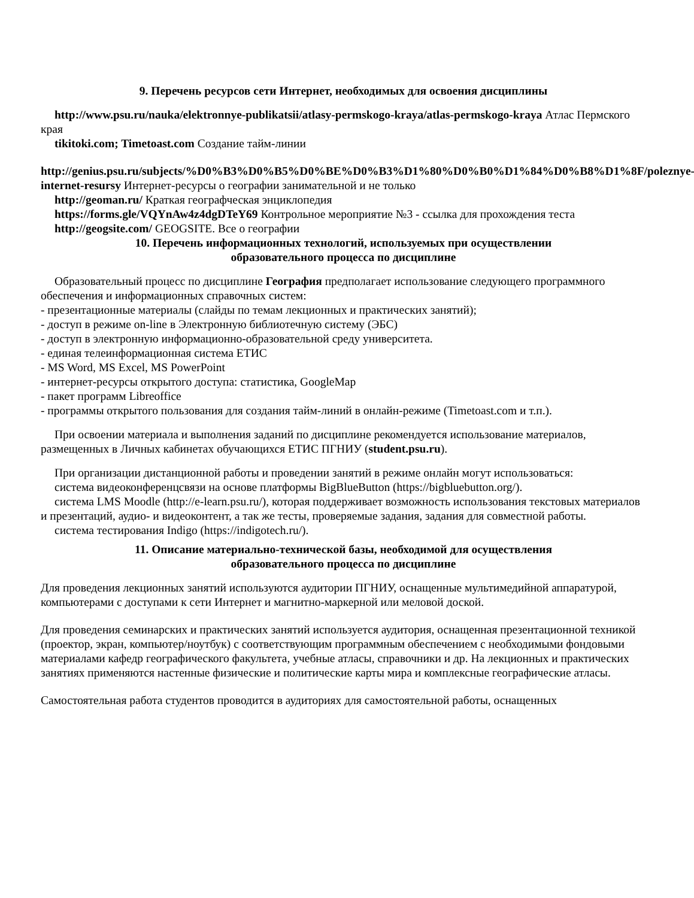9. Перечень ресурсов сети Интернет, необходимых для освоения дисциплины
http://www.psu.ru/nauka/elektronnye-publikatsii/atlasy-permskogo-kraya/atlas-permskogo-kraya Атлас Пермского края
tikitoki.com; Timetoast.com Создание тайм-линии
http://genius.psu.ru/subjects/%D0%B3%D0%B5%D0%BE%D0%B3%D1%80%D0%B0%D1%84%D0%B8%D1%8F/poleznye-internet-resursy Интернет-ресурсы о географии занимательной и не только
http://geoman.ru/ Краткая географческая энциклопедия
https://forms.gle/VQYnAw4z4dgDTeY69 Контрольное мероприятие №3 - ссылка для прохождения теста
http://geogsite.com/ GEOGSITE. Все о географии
10. Перечень информационных технологий, используемых при осуществлении
образовательного процесса по дисциплине
Образовательный процесс по дисциплине География предполагает использование следующего программного обеспечения и информационных справочных систем:
- презентационные материалы (слайды по темам лекционных и практических занятий);
- доступ в режиме on-line в Электронную библиотечную систему (ЭБС)
- доступ в электронную информационно-образовательной среду университета.
- единая телеинформационная система ЕТИС
- MS Word, MS Excel, MS PowerPoint
- интернет-ресурсы открытого доступа: статистика, GoogleMap
- пакет программ Libreoffice
- программы открытого пользования для создания тайм-линий в онлайн-режиме (Timetoast.com и т.п.).
При освоении материала и выполнения заданий по дисциплине рекомендуется использование материалов, размещенных в Личных кабинетах обучающихся ЕТИС ПГНИУ (student.psu.ru).
При организации дистанционной работы и проведении занятий в режиме онлайн могут использоваться:
система видеоконференцсвязи на основе платформы BigBlueButton (https://bigbluebutton.org/).
система LMS Moodle (http://e-learn.psu.ru/), которая поддерживает возможность использования текстовых материалов и презентаций, аудио- и видеоконтент, а так же тесты, проверяемые задания, задания для совместной работы.
система тестирования Indigo (https://indigotech.ru/).
11. Описание материально-технической базы, необходимой для осуществления
образовательного процесса по дисциплине
Для проведения лекционных занятий используются аудитории ПГНИУ, оснащенные мультимедийной аппаратурой, компьютерами с доступами к сети Интернет и магнитно-маркерной или меловой доской.
Для проведения семинарских и практических занятий используется аудитория, оснащенная презентационной техникой (проектор, экран, компьютер/ноутбук) с соответствующим программным обеспечением с необходимыми фондовыми материалами кафедр географического факультета, учебные атласы, справочники и др. На лекционных и практических занятиях применяются настенные физические и политические карты мира и комплексные географические атласы.
Самостоятельная работа студентов проводится в аудиториях для самостоятельной работы, оснащенных